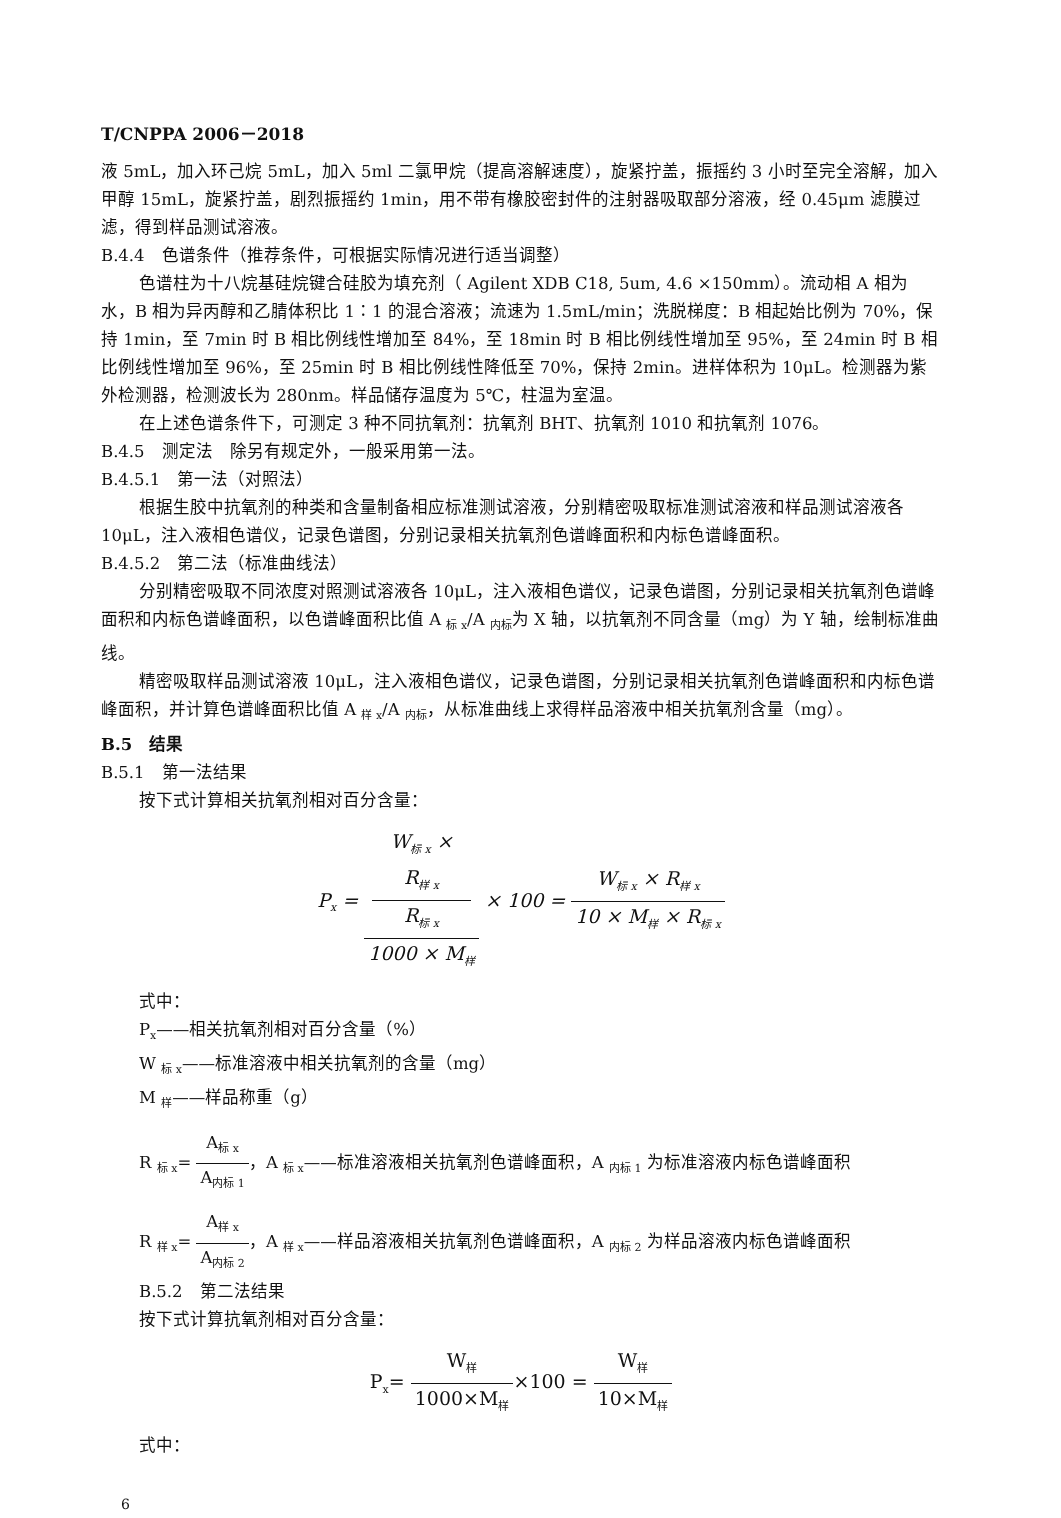T/CNPPA 2006－2018
液 5mL，加入环己烷 5mL，加入 5ml 二氯甲烷（提高溶解速度），旋紧拧盖，振摇约 3 小时至完全溶解，加入甲醇 15mL，旋紧拧盖，剧烈振摇约 1min，用不带有橡胶密封件的注射器吸取部分溶液，经 0.45μm 滤膜过滤，得到样品测试溶液。
B.4.4　色谱条件（推荐条件，可根据实际情况进行适当调整）
色谱柱为十八烷基硅烷键合硅胶为填充剂（ Agilent XDB C18, 5um, 4.6 ×150mm）。流动相 A 相为水，B 相为异丙醇和乙腈体积比 1∶1 的混合溶液；流速为 1.5mL/min；洗脱梯度：B 相起始比例为 70%，保持 1min，至 7min 时 B 相比例线性增加至 84%，至 18min 时 B 相比例线性增加至 95%，至 24min 时 B 相比例线性增加至 96%，至 25min 时 B 相比例线性降低至 70%，保持 2min。进样体积为 10μL。检测器为紫外检测器，检测波长为 280nm。样品储存温度为 5℃，柱温为室温。
在上述色谱条件下，可测定 3 种不同抗氧剂：抗氧剂 BHT、抗氧剂 1010 和抗氧剂 1076。
B.4.5　测定法　除另有规定外，一般采用第一法。
B.4.5.1　第一法（对照法）
根据生胶中抗氧剂的种类和含量制备相应标准测试溶液，分别精密吸取标准测试溶液和样品测试溶液各 10μL，注入液相色谱仪，记录色谱图，分别记录相关抗氧剂色谱峰面积和内标色谱峰面积。
B.4.5.2　第二法（标准曲线法）
分别精密吸取不同浓度对照测试溶液各 10μL，注入液相色谱仪，记录色谱图，分别记录相关抗氧剂色谱峰面积和内标色谱峰面积，以色谱峰面积比值 A <sub>标 x</sub>/A <sub>内标</sub>为 X 轴，以抗氧剂不同含量（mg）为 Y 轴，绘制标准曲线。
精密吸取样品测试溶液 10μL，注入液相色谱仪，记录色谱图，分别记录相关抗氧剂色谱峰面积和内标色谱峰面积，并计算色谱峰面积比值 A <sub>样 x</sub>/A <sub>内标</sub>，从标准曲线上求得样品溶液中相关抗氧剂含量（mg）。
B.5　结果
B.5.1　第一法结果
按下式计算相关抗氧剂相对百分含量：
P<sub>x</sub> = W<sub>标 x</sub> ×
R<sub>样 x</sub>
R<sub>标 x</sub> 1000 × M<sub>样</sub> × 100 = W<sub>标 x</sub> × R<sub>样 x</sub> 10 × M<sub>样</sub> × R<sub>标 x</sub>
式中：
P<sub>x</sub>——相关抗氧剂相对百分含量（%）
W <sub>标 x</sub>——标准溶液中相关抗氧剂的含量（mg）
M <sub>样</sub>——样品称重（g）
R <sub>标 x</sub>= A<sub>标 x</sub> A<sub>内标 1</sub>，A <sub>标 x</sub>——标准溶液相关抗氧剂色谱峰面积，A <sub>内标 1</sub> 为标准溶液内标色谱峰面积
R <sub>样 x</sub>= A<sub>样 x</sub> A<sub>内标 2</sub>，A <sub>样 x</sub>——样品溶液相关抗氧剂色谱峰面积，A <sub>内标 2</sub> 为样品溶液内标色谱峰面积
B.5.2　第二法结果
按下式计算抗氧剂相对百分含量：
P<sub>x</sub>= W<sub>样</sub> 1000×M<sub>样</sub>×100 = W<sub>样</sub> 10×M<sub>样</sub>
式中：
6